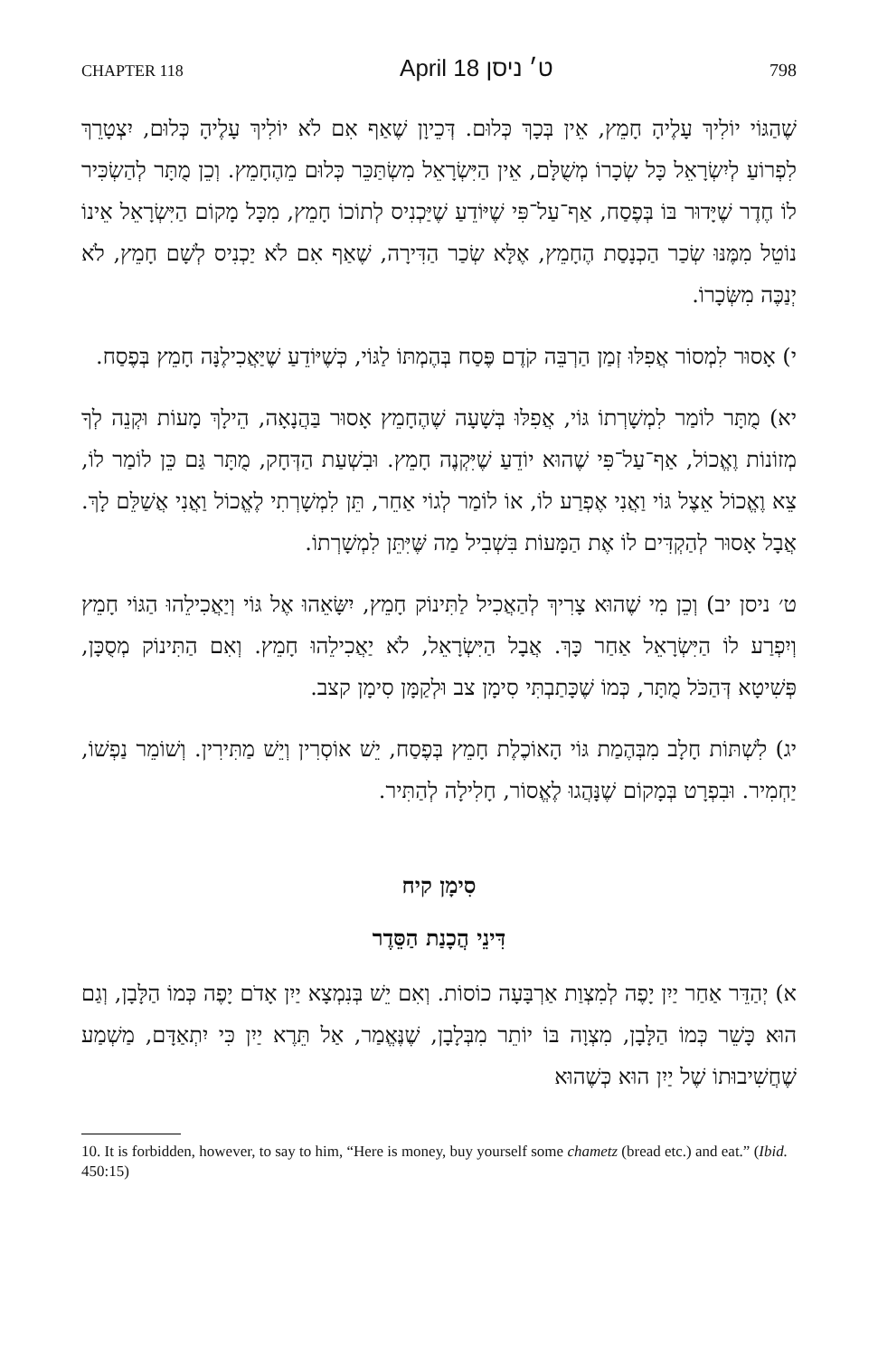CHAPTER 118 April 18 ט׳ ניסן 798
שֶׁהַגּוֹי יוֹלִיךְ עָלֶיהָ חָמֵץ, אֵין בְּכָךְ כְּלוּם. דְּכֵיוָן שֶׁאַף אִם לֹא יוֹלִיךְ עָלֶיהָ כְּלוּם, יִצְטָרֵךְ לִפְרוֹעַ לְיִשְׂרָאֵל כָּל שְׂכָרוֹ מְשֻׁלָּם, אֵין הַיִּשְׂרָאֵל מִשְׂתַּכֵּר כְּלוּם מֵהֶחָמֵץ. וְכֵן מֻתָּר לְהַשְׂכִּיר לוֹ חֶדֶר שֶׁיָּדוּר בּוֹ בְּפֶסַח, אַף־עַל־פִּי שֶׁיּוֹדֵעַ שֶׁיַּכְנִיס לְתוֹכוֹ חָמֵץ, מִכָּל מָקוֹם הַיִּשְׂרָאֵל אֵינוֹ נוֹטֵל מִמֶּנּוּ שְׂכַר הַכְנָסַת הֶחָמֵץ, אֶלָּא שְׂכַר הַדִּירָה, שֶׁאַף אִם לֹא יַכְנִיס לְשָׁם חָמֵץ, לֹא יְנַכֶּה מִשְּׂכָרוֹ.
י) אָסוּר לִמְסוֹר אֲפִלּוּ זְמַן הַרְבֵּה קֹדֶם פֶּסַח בְּהֶמְתּוֹ לַגּוֹי, כְּשֶׁיּוֹדֵעַ שֶׁיַּאֲכִילֶנָּה חָמֵץ בְּפֶסַח.
יא) מֻתָּר לוֹמַר לִמְשָׁרְתוֹ גּוֹי, אֲפִלּוּ בְּשָׁעָה שֶׁהֶחָמֵץ אָסוּר בַּהֲנָאָה, הֵילָךְ מָעוֹת וּקְנֵה לְךָ מְזוֹנוֹת וֶאֱכוֹל, אַף־עַל־פִּי שֶׁהוּא יוֹדֵעַ שֶׁיִּקְנֶה חָמֵץ. וּבִשְׁעַת הַדְּחָק, מֻתָּר גַּם כֵּן לוֹמַר לוֹ, צֵא וֶאֱכוֹל אֵצֶל גּוֹי וַאֲנִי אֶפְרַע לוֹ, אוֹ לוֹמַר לְגוֹי אַחֵר, תֵּן לִמְשָׁרְתִי לֶאֱכוֹל וַאֲנִי אֲשַׁלֵּם לָךְ. אֲבָל אָסוּר לְהַקְדִּים לוֹ אֶת הַמָּעוֹת בִּשְׁבִיל מַה שֶּׁיִּתֵּן לִמְשָׁרְתוֹ.
ט׳ ניסן יב) וְכֵן מִי שֶׁהוּא צָרִיךְ לְהַאֲכִיל לַתִּינוֹק חָמֵץ, יִשָּׂאֵהוּ אֶל גּוֹי וְיַאֲכִילֵהוּ הַגּוֹי חָמֵץ וְיִפְרַע לוֹ הַיִּשְׂרָאֵל אַחַר כָּךְ. אֲבָל הַיִּשְׂרָאֵל, לֹא יַאֲכִילֵהוּ חָמֵץ. וְאִם הַתִּינוֹק מְסֻכָּן, פְּשִׁיטָא דְּהַכֹּל מֻתָּר, כְּמוֹ שֶׁכָּתַבְתִּי סִימָן צב וּלְקַמָּן סִימָן קצב.
יג) לִשְׁתּוֹת חָלָב מִבְּהֶמַת גּוֹי הָאוֹכֶלֶת חָמֵץ בְּפֶסַח, יֵשׁ אוֹסְרִין וְיֵשׁ מַתִּירִין. וְשׁוֹמֵר נַפְשׁוֹ, יַחְמִיר. וּבִפְרָט בְּמָקוֹם שֶׁנָּהֲגוּ לֶאֱסוֹר, חָלִילָה לְהַתִּיר.
סִימָן קיח
דִּינֵי הֲכָנַת הַסֵּדֶר
א) יְהַדֵּר אַחַר יַיִן יָפֶה לְמִצְוַת אַרְבָּעָה כוֹסוֹת. וְאִם יֵשׁ בְּנִמְצָא יַיִן אָדֹם יָפֶה כְּמוֹ הַלָּבָן, וְגַם הוּא כָּשֵׁר כְּמוֹ הַלָּבָן, מִצְוָה בּוֹ יוֹתֵר מִבְּלָבָן, שֶׁנֶּאֱמַר, אַל תֵּרֶא יַיִן כִּי יִתְאַדָּם, מַשְׁמַע שֶׁחֲשִׁיבוּתוֹ שֶׁל יַיִן הוּא כְּשֶׁהוּא
10. It is forbidden, however, to say to him, “Here is money, buy yourself some chametz (bread etc.) and eat.” (Ibid. 450:15)